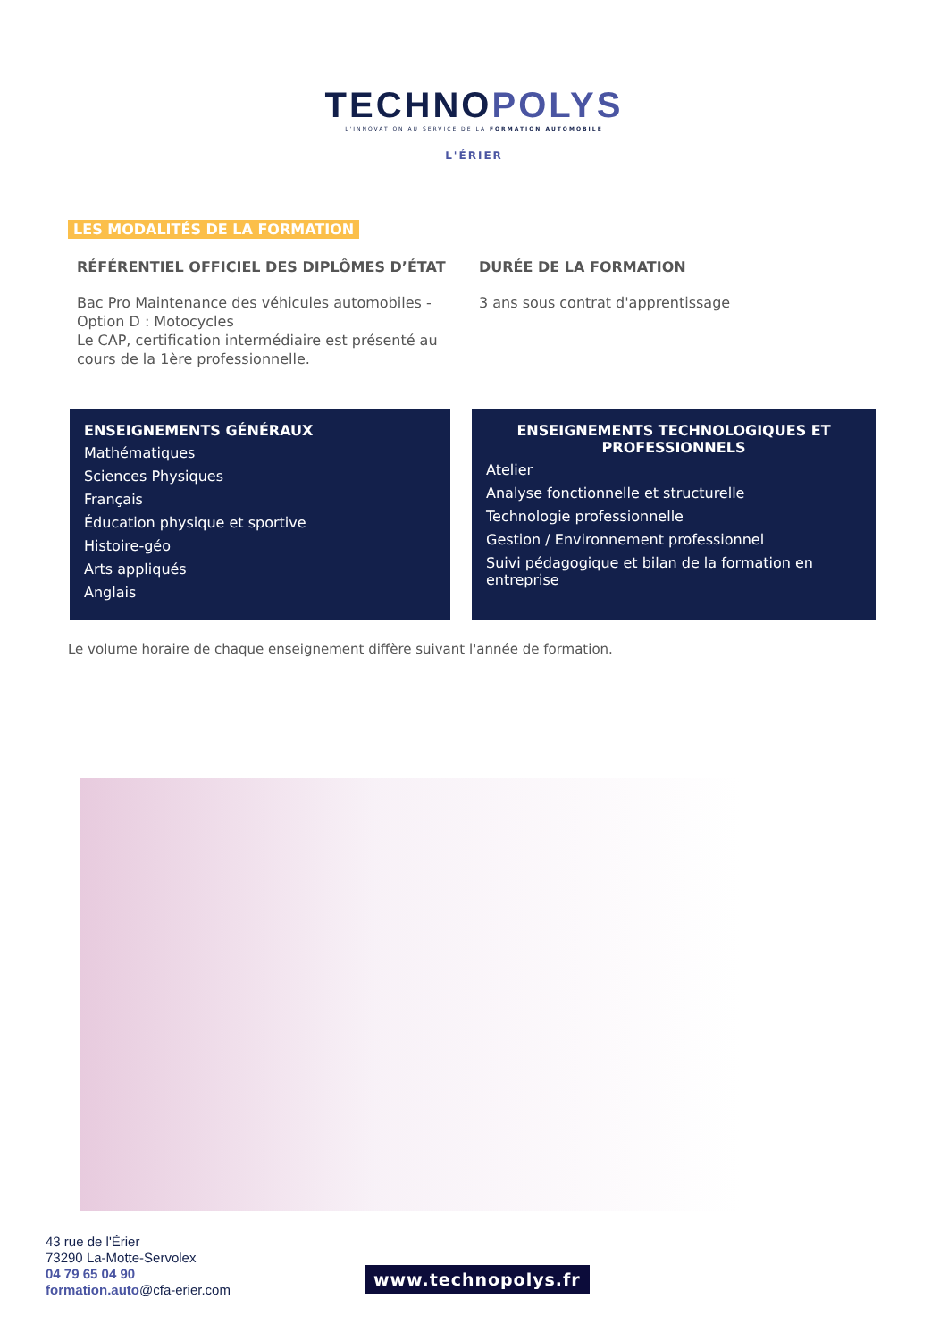TECHNOPOLYS
L'INNOVATION AU SERVICE DE LA FORMATION AUTOMOBILE
L'ÉRIER
LES MODALITÉS DE LA FORMATION
RÉFÉRENTIEL OFFICIEL DES DIPLÔMES D’ÉTAT
Bac Pro Maintenance des véhicules automobiles - Option D : Motocycles
Le CAP, certification intermédiaire est présenté au cours de la 1ère professionnelle.
DURÉE DE LA FORMATION
3 ans sous contrat d'apprentissage
ENSEIGNEMENTS GÉNÉRAUX
Mathématiques
Sciences Physiques
Français
Éducation physique et sportive
Histoire-géo
Arts appliqués
Anglais
ENSEIGNEMENTS TECHNOLOGIQUES ET PROFESSIONNELS
Atelier
Analyse fonctionnelle et structurelle
Technologie professionnelle
Gestion / Environnement professionnel
Suivi pédagogique et bilan de la formation en entreprise
Le volume horaire de chaque enseignement diffère suivant l'année de formation.
43 rue de l'Érier
73290 La-Motte-Servolex
04 79 65 04 90
formation.auto@cfa-erier.com
www.technopolys.fr